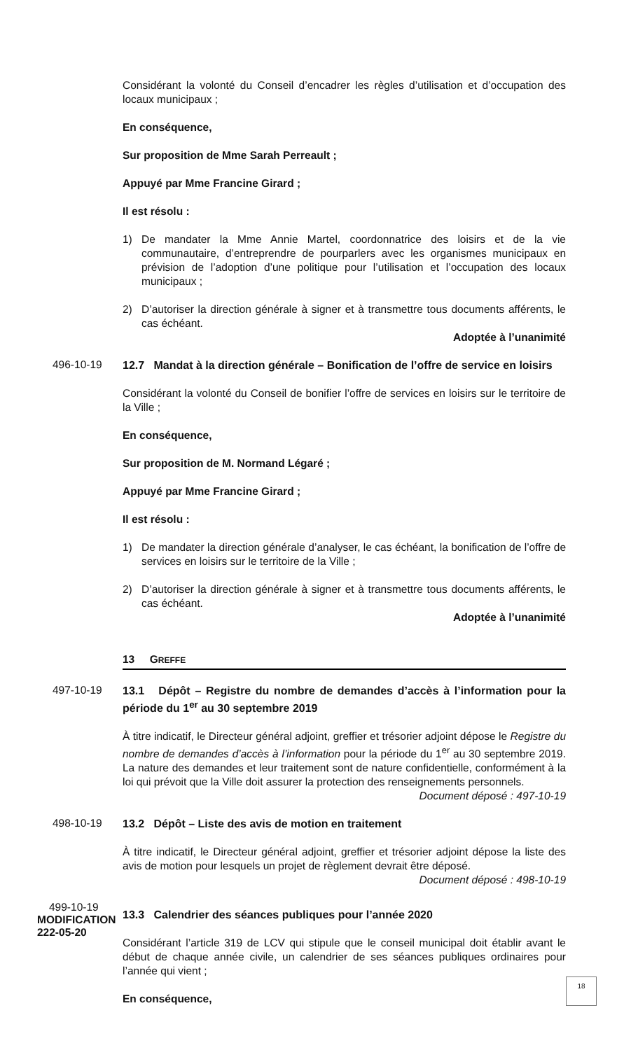Considérant la volonté du Conseil d’encadrer les règles d’utilisation et d’occupation des locaux municipaux ;
En conséquence,
Sur proposition de Mme Sarah Perreault ;
Appuyé par Mme Francine Girard ;
Il est résolu :
1) De mandater la Mme Annie Martel, coordonnatrice des loisirs et de la vie communautaire, d’entreprendre de pourparlers avec les organismes municipaux en prévision de l’adoption d’une politique pour l’utilisation et l’occupation des locaux municipaux ;
2) D’autoriser la direction générale à signer et à transmettre tous documents afférents, le cas échéant.
Adoptée à l’unanimité
496-10-19
12.7 Mandat à la direction générale – Bonification de l’offre de service en loisirs
Considérant la volonté du Conseil de bonifier l’offre de services en loisirs sur le territoire de la Ville ;
En conséquence,
Sur proposition de M. Normand Légaré ;
Appuyé par Mme Francine Girard ;
Il est résolu :
1) De mandater la direction générale d’analyser, le cas échéant, la bonification de l’offre de services en loisirs sur le territoire de la Ville ;
2) D’autoriser la direction générale à signer et à transmettre tous documents afférents, le cas échéant.
Adoptée à l’unanimité
13 GREFFE
497-10-19
13.1 Dépôt – Registre du nombre de demandes d’accès à l’information pour la période du 1<sup>er</sup> au 30 septembre 2019
À titre indicatif, le Directeur général adjoint, greffier et trésorier adjoint dépose le Registre du nombre de demandes d’accès à l’information pour la période du 1<sup>er</sup> au 30 septembre 2019. La nature des demandes et leur traitement sont de nature confidentielle, conformément à la loi qui prévoit que la Ville doit assurer la protection des renseignements personnels.
Document déposé : 497-10-19
498-10-19
13.2 Dépôt – Liste des avis de motion en traitement
À titre indicatif, le Directeur général adjoint, greffier et trésorier adjoint dépose la liste des avis de motion pour lesquels un projet de règlement devrait être déposé.
Document déposé : 498-10-19
499-10-19
MODIFICATION
222-05-20
13.3 Calendrier des séances publiques pour l’année 2020
Considérant l’article 319 de LCV qui stipule que le conseil municipal doit établir avant le début de chaque année civile, un calendrier de ses séances publiques ordinaires pour l’année qui vient ;
En conséquence,
18